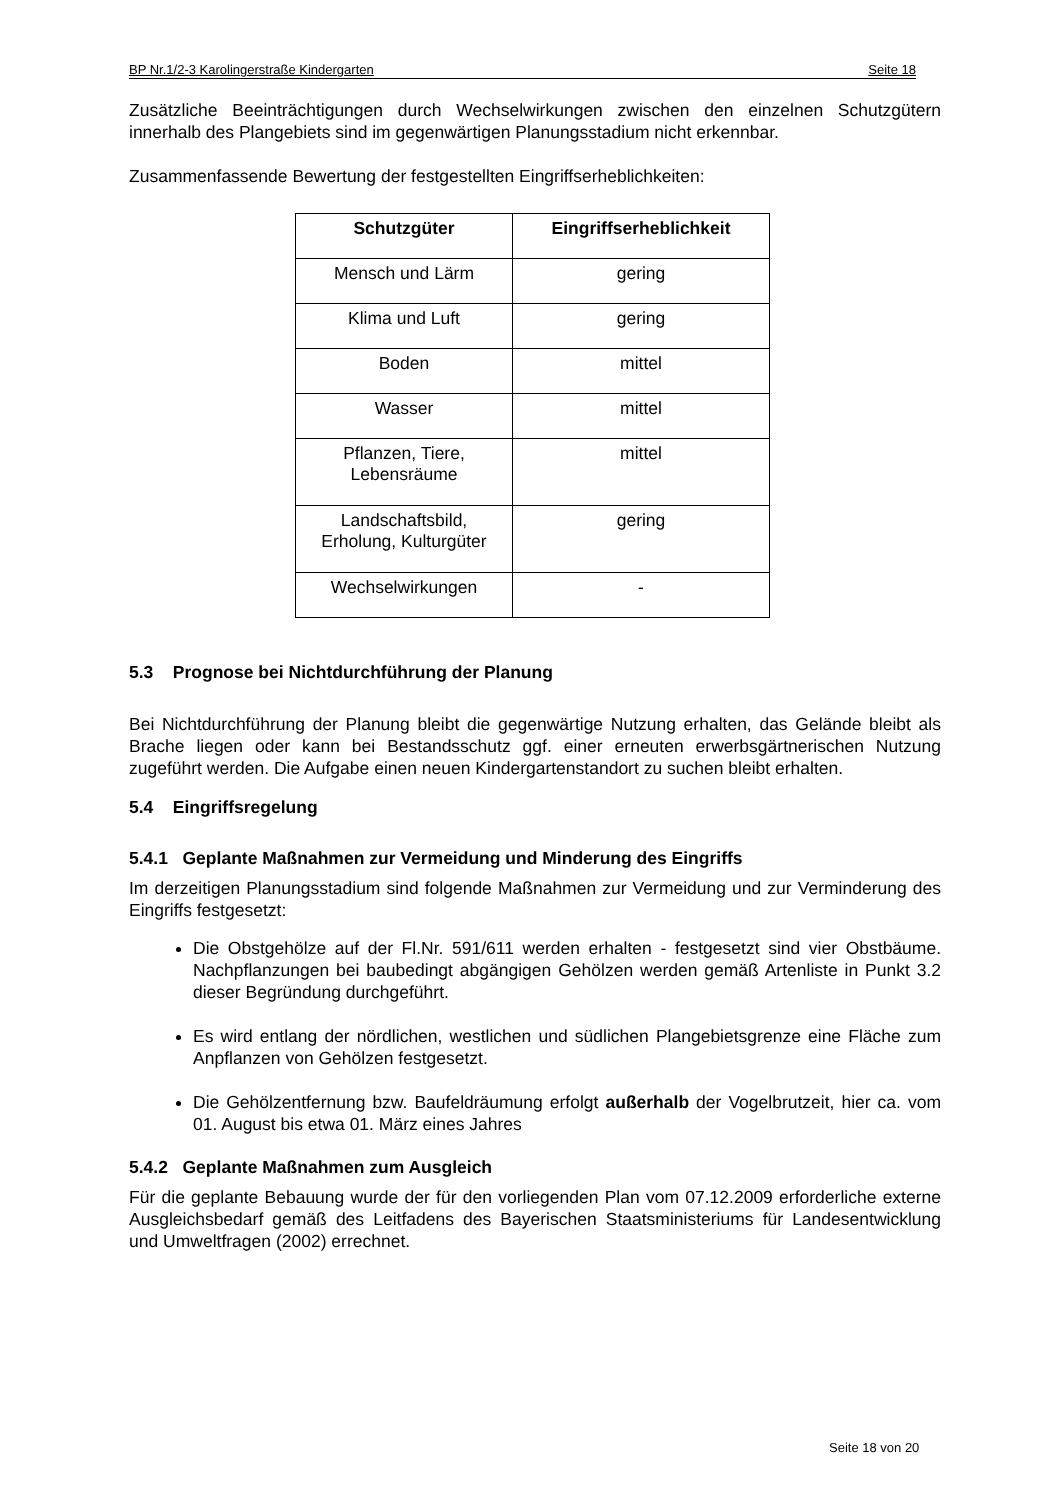BP Nr.1/2-3 Karolingerstraße Kindergarten Seite 18
Zusätzliche Beeinträchtigungen durch Wechselwirkungen zwischen den einzelnen Schutzgütern innerhalb des Plangebiets sind im gegenwärtigen Planungsstadium nicht erkennbar.
Zusammenfassende Bewertung der festgestellten Eingriffserheblichkeiten:
| Schutzgüter | Eingriffserheblichkeit |
| --- | --- |
| Mensch und Lärm | gering |
| Klima und Luft | gering |
| Boden | mittel |
| Wasser | mittel |
| Pflanzen, Tiere, Lebensräume | mittel |
| Landschaftsbild, Erholung, Kulturgüter | gering |
| Wechselwirkungen | - |
5.3 Prognose bei Nichtdurchführung der Planung
Bei Nichtdurchführung der Planung bleibt die gegenwärtige Nutzung erhalten, das Gelände bleibt als Brache liegen oder kann bei Bestandsschutz ggf. einer erneuten erwerbsgärtnerischen Nutzung zugeführt werden. Die Aufgabe einen neuen Kindergartenstandort zu suchen bleibt erhalten.
5.4 Eingriffsregelung
5.4.1 Geplante Maßnahmen zur Vermeidung und Minderung des Eingriffs
Im derzeitigen Planungsstadium sind folgende Maßnahmen zur Vermeidung und zur Verminderung des Eingriffs festgesetzt:
Die Obstgehölze auf der Fl.Nr. 591/611 werden erhalten - festgesetzt sind vier Obstbäume. Nachpflanzungen bei baubedingt abgängigen Gehölzen werden gemäß Artenliste in Punkt 3.2 dieser Begründung durchgeführt.
Es wird entlang der nördlichen, westlichen und südlichen Plangebietsgrenze eine Fläche zum Anpflanzen von Gehölzen festgesetzt.
Die Gehölzentfernung bzw. Baufeldräumung erfolgt außerhalb der Vogelbrutzeit, hier ca. vom 01. August bis etwa 01. März eines Jahres
5.4.2 Geplante Maßnahmen zum Ausgleich
Für die geplante Bebauung wurde der für den vorliegenden Plan vom 07.12.2009 erforderliche externe Ausgleichsbedarf gemäß des Leitfadens des Bayerischen Staatsministeriums für Landesentwicklung und Umweltfragen (2002) errechnet.
Seite 18 von 20